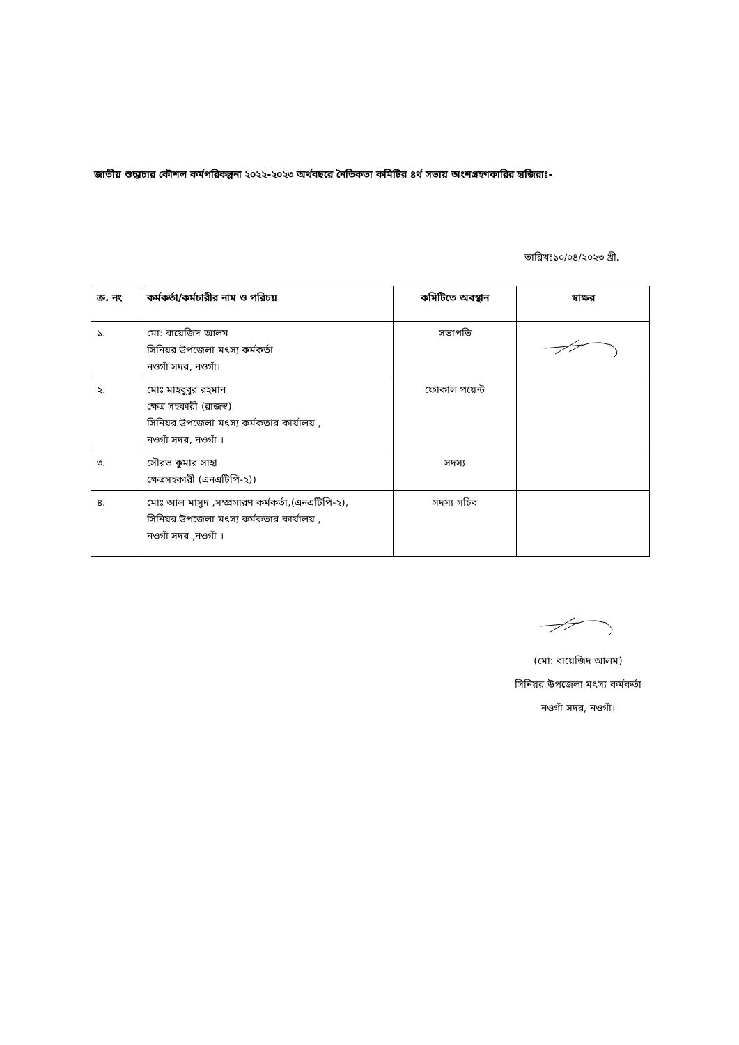জাতীয় শুদ্ধাচার কৌশল কর্মপরিকল্পনা ২০২২-২০২৩ অর্থবছরে নৈতিকতা কমিটির ৪র্থ সভায় অংশগ্রহণকারির হাজিরাঃ-
তারিখঃ১০/০৪/২০২৩ খ্রী.
| ক্র. নং | কর্মকর্তা/কর্মচারীর নাম ও পরিচয় | কমিটিতে অবস্থান | স্বাক্ষর |
| --- | --- | --- | --- |
| ১. | মো: বায়েজিদ আলম সিনিয়র উপজেলা মৎস্য কর্মকর্তা নওগাঁ সদর, নওগাঁ। | সভাপতি | |
| ২. | মোঃ মাহবুবুর রহমান ক্ষেত্র সহকারী (রাজস্ব) সিনিয়র উপজেলা মৎস্য কর্মকতার কার্যালয় , নওগাঁ সদর, নওগাঁ । | ফোকাল পয়েন্ট | |
| ৩. | সৌরভ কুমার সাহা ক্ষেত্রসহকারী (এনএটিপি-২)) | সদস্য | |
| ৪. | মোঃ আল মাসুদ ,সম্প্রসারণ কর্মকর্তা,(এনএটিপি-২), সিনিয়র উপজেলা মৎস্য কর্মকতার কার্যালয় , নওগাঁ সদর ,নওগাঁ । | সদস্য সচিব | |
(মো: বায়েজিদ আলম)
সিনিয়র উপজেলা মৎস্য কর্মকর্তা
নওগাঁ সদর, নওগাঁ।